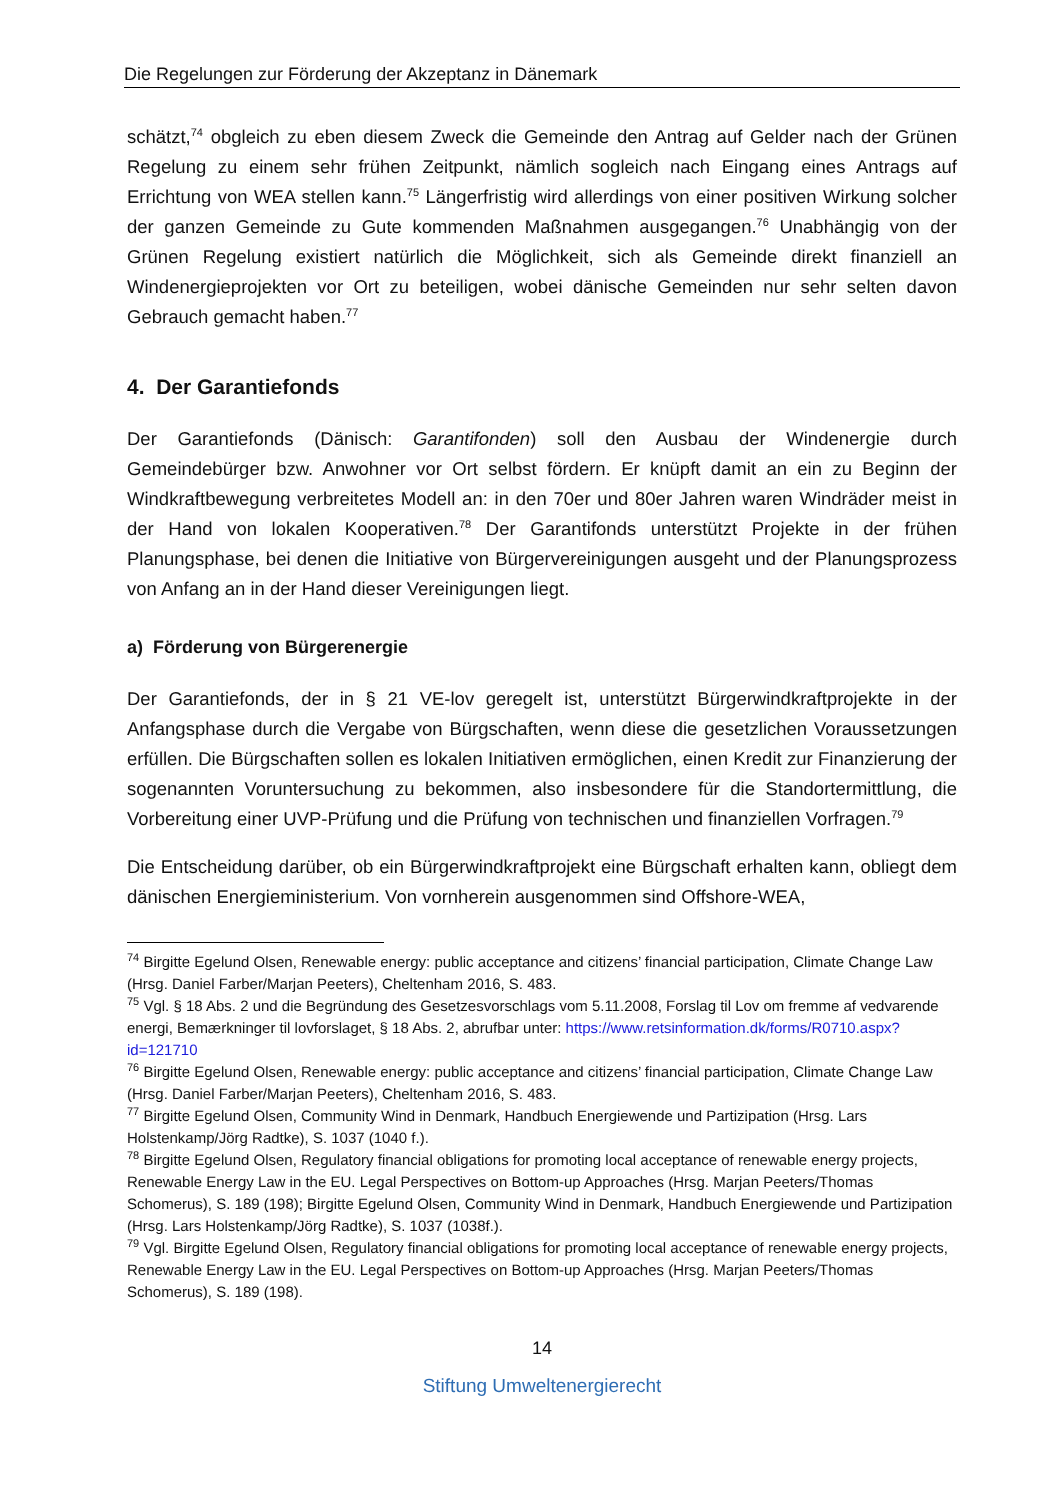Die Regelungen zur Förderung der Akzeptanz in Dänemark
schätzt,<sup>74</sup> obgleich zu eben diesem Zweck die Gemeinde den Antrag auf Gelder nach der Grünen Regelung zu einem sehr frühen Zeitpunkt, nämlich sogleich nach Eingang eines Antrags auf Errichtung von WEA stellen kann.<sup>75</sup> Längerfristig wird allerdings von einer positiven Wirkung solcher der ganzen Gemeinde zu Gute kommenden Maßnahmen ausgegangen.<sup>76</sup> Unabhängig von der Grünen Regelung existiert natürlich die Möglichkeit, sich als Gemeinde direkt finanziell an Windenergieprojekten vor Ort zu beteiligen, wobei dänische Gemeinden nur sehr selten davon Gebrauch gemacht haben.<sup>77</sup>
4. Der Garantiefonds
Der Garantiefonds (Dänisch: Garantifonden) soll den Ausbau der Windenergie durch Gemeindebürger bzw. Anwohner vor Ort selbst fördern. Er knüpft damit an ein zu Beginn der Windkraftbewegung verbreitetes Modell an: in den 70er und 80er Jahren waren Windräder meist in der Hand von lokalen Kooperativen.<sup>78</sup> Der Garantifonds unterstützt Projekte in der frühen Planungsphase, bei denen die Initiative von Bürgervereinigungen ausgeht und der Planungsprozess von Anfang an in der Hand dieser Vereinigungen liegt.
a) Förderung von Bürgerenergie
Der Garantiefonds, der in § 21 VE-lov geregelt ist, unterstützt Bürgerwindkraftprojekte in der Anfangsphase durch die Vergabe von Bürgschaften, wenn diese die gesetzlichen Voraussetzungen erfüllen. Die Bürgschaften sollen es lokalen Initiativen ermöglichen, einen Kredit zur Finanzierung der sogenannten Voruntersuchung zu bekommen, also insbesondere für die Standortermittlung, die Vorbereitung einer UVP-Prüfung und die Prüfung von technischen und finanziellen Vorfragen.<sup>79</sup>
Die Entscheidung darüber, ob ein Bürgerwindkraftprojekt eine Bürgschaft erhalten kann, obliegt dem dänischen Energieministerium. Von vornherein ausgenommen sind Offshore-WEA,
<sup>74</sup> Birgitte Egelund Olsen, Renewable energy: public acceptance and citizens’ financial participation, Climate Change Law (Hrsg. Daniel Farber/Marjan Peeters), Cheltenham 2016, S. 483.
<sup>75</sup> Vgl. § 18 Abs. 2 und die Begründung des Gesetzesvorschlags vom 5.11.2008, Forslag til Lov om fremme af vedvarende energi, Bemærkninger til lovforslaget, § 18 Abs. 2, abrufbar unter: https://www.retsinformation.dk/forms/R0710.aspx?id=121710
<sup>76</sup> Birgitte Egelund Olsen, Renewable energy: public acceptance and citizens’ financial participation, Climate Change Law (Hrsg. Daniel Farber/Marjan Peeters), Cheltenham 2016, S. 483.
<sup>77</sup> Birgitte Egelund Olsen, Community Wind in Denmark, Handbuch Energiewende und Partizipation (Hrsg. Lars Holstenkamp/Jörg Radtke), S. 1037 (1040 f.).
<sup>78</sup> Birgitte Egelund Olsen, Regulatory financial obligations for promoting local acceptance of renewable energy projects, Renewable Energy Law in the EU. Legal Perspectives on Bottom-up Approaches (Hrsg. Marjan Peeters/Thomas Schomerus), S. 189 (198); Birgitte Egelund Olsen, Community Wind in Denmark, Handbuch Energiewende und Partizipation (Hrsg. Lars Holstenkamp/Jörg Radtke), S. 1037 (1038f.).
<sup>79</sup> Vgl. Birgitte Egelund Olsen, Regulatory financial obligations for promoting local acceptance of renewable energy projects, Renewable Energy Law in the EU. Legal Perspectives on Bottom-up Approaches (Hrsg. Marjan Peeters/Thomas Schomerus), S. 189 (198).
14
Stiftung Umweltenergierecht